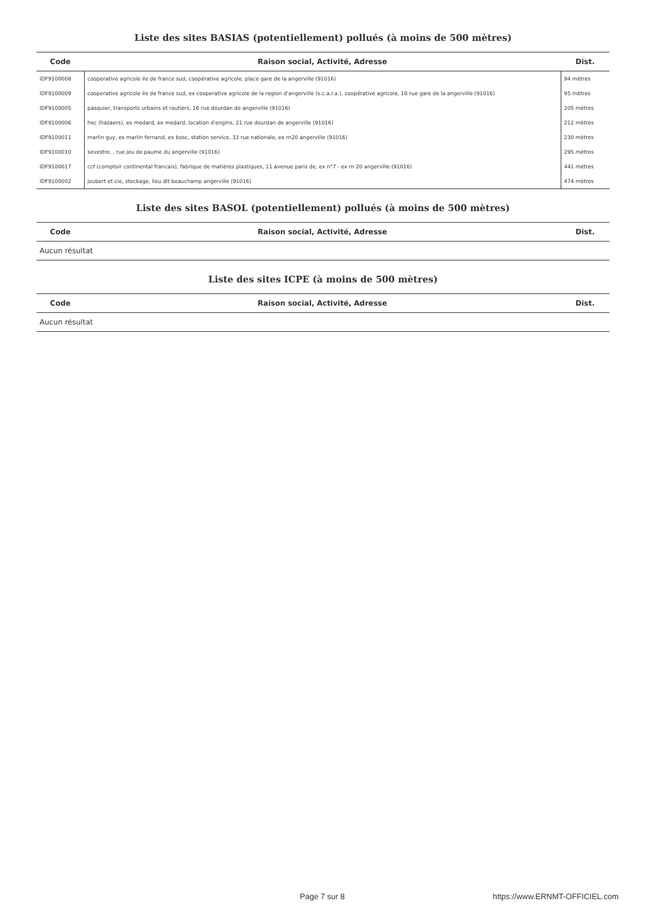Liste des sites BASIAS (potentiellement) pollués (à moins de 500 mètres)
| Code | Raison social, Activité, Adresse | Dist. |
| --- | --- | --- |
| IDF9100008 | cooperative agricole ile de france sud, coopérative agricole, place gare de la angerville (91016) | 94 mètres |
| IDF9100009 | cooperative agricole ile de france sud, ex cooperative agricole de la region d'angerville (s.c.a.r.a.), coopérative agricole, 18 rue gare de la angerville (91016) | 95 mètres |
| IDF9100005 | pasquier, transports urbains et routiers, 16 rue dourdan de angerville (91016) | 205 mètres |
| IDF9100006 | hec (hazaers), ex medard, ex medard, location d'engins, 21 rue dourdan de angerville (91016) | 212 mètres |
| IDF9100011 | marlin guy, ex marlin fernand, ex bosc, station service, 33 rue nationale, ex rn20 angerville (91016) | 230 mètres |
| IDF9100010 | sevestre, , rue jeu de paume du angerville (91016) | 295 mètres |
| IDF9100017 | ccf (comptoir continental francais), fabrique de matières plastiques, 11 avenue paris de, ex n°7 - ex rn 20 angerville (91016) | 441 mètres |
| IDF9100002 | joubert et cie, stockage, lieu dit beauchamp angerville (91016) | 474 mètres |
Liste des sites BASOL (potentiellement) pollués (à moins de 500 mètres)
| Code | Raison social, Activité, Adresse | Dist. |
| --- | --- | --- |
| Aucun résultat | | |
Liste des sites ICPE (à moins de 500 mètres)
| Code | Raison social, Activité, Adresse | Dist. |
| --- | --- | --- |
| Aucun résultat | | |
Page 7 sur 8 https://www.ERNMT-OFFICIEL.com